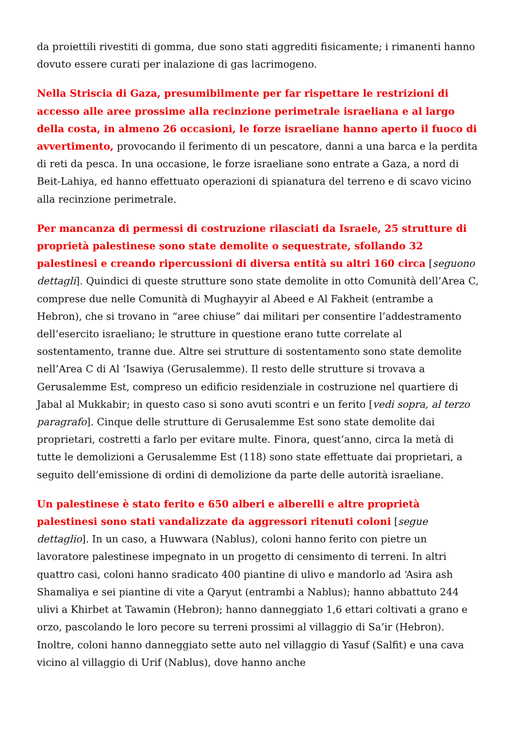da proiettili rivestiti di gomma, due sono stati aggrediti fisicamente; i rimanenti hanno dovuto essere curati per inalazione di gas lacrimogeno.
Nella Striscia di Gaza, presumibilmente per far rispettare le restrizioni di accesso alle aree prossime alla recinzione perimetrale israeliana e al largo della costa, in almeno 26 occasioni, le forze israeliane hanno aperto il fuoco di avvertimento, provocando il ferimento di un pescatore, danni a una barca e la perdita di reti da pesca. In una occasione, le forze israeliane sono entrate a Gaza, a nord di Beit-Lahiya, ed hanno effettuato operazioni di spianatura del terreno e di scavo vicino alla recinzione perimetrale.
Per mancanza di permessi di costruzione rilasciati da Israele, 25 strutture di proprietà palestinese sono state demolite o sequestrate, sfollando 32 palestinesi e creando ripercussioni di diversa entità su altri 160 circa [seguono dettagli]. Quindici di queste strutture sono state demolite in otto Comunità dell’Area C, comprese due nelle Comunità di Mughayyir al Abeed e Al Fakheit (entrambe a Hebron), che si trovano in “aree chiuse” dai militari per consentire l’addestramento dell’esercito israeliano; le strutture in questione erano tutte correlate al sostentamento, tranne due. Altre sei strutture di sostentamento sono state demolite nell’Area C di Al ‘Isawiya (Gerusalemme). Il resto delle strutture si trovava a Gerusalemme Est, compreso un edificio residenziale in costruzione nel quartiere di Jabal al Mukkabir; in questo caso si sono avuti scontri e un ferito [vedi sopra, al terzo paragrafo]. Cinque delle strutture di Gerusalemme Est sono state demolite dai proprietari, costretti a farlo per evitare multe. Finora, quest’anno, circa la metà di tutte le demolizioni a Gerusalemme Est (118) sono state effettuate dai proprietari, a seguito dell’emissione di ordini di demolizione da parte delle autorità israeliane.
Un palestinese è stato ferito e 650 alberi e alberelli e altre proprietà palestinesi sono stati vandalizzate da aggressori ritenuti coloni [segue dettaglio]. In un caso, a Huwwara (Nablus), coloni hanno ferito con pietre un lavoratore palestinese impegnato in un progetto di censimento di terreni. In altri quattro casi, coloni hanno sradicato 400 piantine di ulivo e mandorlo ad ‘Asira ash Shamaliya e sei piantine di vite a Qaryut (entrambi a Nablus); hanno abbattuto 244 ulivi a Khirbet at Tawamin (Hebron); hanno danneggiato 1,6 ettari coltivati a grano e orzo, pascolando le loro pecore su terreni prossimi al villaggio di Sa’ir (Hebron). Inoltre, coloni hanno danneggiato sette auto nel villaggio di Yasuf (Salfit) e una cava vicino al villaggio di Urif (Nablus), dove hanno anche